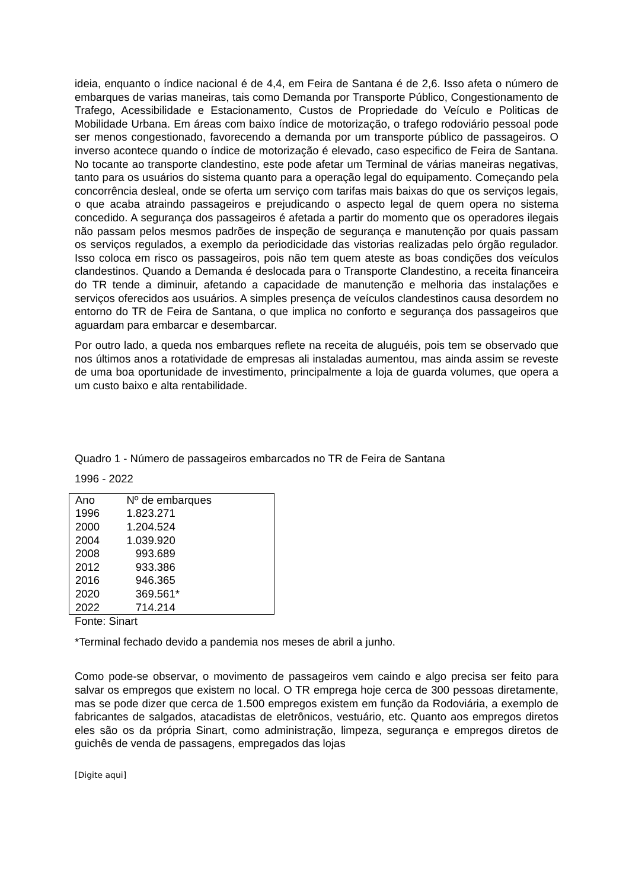ideia, enquanto o índice nacional é de 4,4, em Feira de Santana é de 2,6. Isso afeta o número de embarques de varias maneiras, tais como Demanda por Transporte Público, Congestionamento de Trafego, Acessibilidade e Estacionamento, Custos de Propriedade do Veículo e Politicas de Mobilidade Urbana. Em áreas com baixo índice de motorização, o trafego rodoviário pessoal pode ser menos congestionado, favorecendo a demanda por um transporte público de passageiros. O inverso acontece quando o índice de motorização é elevado, caso especifico de Feira de Santana. No tocante ao transporte clandestino, este pode afetar um Terminal de várias maneiras negativas, tanto para os usuários do sistema quanto para a operação legal do equipamento. Começando pela concorrência desleal, onde se oferta um serviço com tarifas mais baixas do que os serviços legais, o que acaba atraindo passageiros e prejudicando o aspecto legal de quem opera no sistema concedido. A segurança dos passageiros é afetada a partir do momento que os operadores ilegais não passam pelos mesmos padrões de inspeção de segurança e manutenção por quais passam os serviços regulados, a exemplo da periodicidade das vistorias realizadas pelo órgão regulador. Isso coloca em risco os passageiros, pois não tem quem ateste as boas condições dos veículos clandestinos. Quando a Demanda é deslocada para o Transporte Clandestino, a receita financeira do TR tende a diminuir, afetando a capacidade de manutenção e melhoria das instalações e serviços oferecidos aos usuários. A simples presença de veículos clandestinos causa desordem no entorno do TR de Feira de Santana, o que implica no conforto e segurança dos passageiros que aguardam para embarcar e desembarcar.
Por outro lado, a queda nos embarques reflete na receita de aluguéis, pois tem se observado que nos últimos anos a rotatividade de empresas ali instaladas aumentou, mas ainda assim se reveste de uma boa oportunidade de investimento, principalmente a loja de guarda volumes, que opera a um custo baixo e alta rentabilidade.
Quadro 1 - Número de passageiros embarcados no TR de Feira de Santana
1996 - 2022
| Ano | Nº de embarques |
| --- | --- |
| 1996 | 1.823.271 |
| 2000 | 1.204.524 |
| 2004 | 1.039.920 |
| 2008 | 993.689 |
| 2012 | 933.386 |
| 2016 | 946.365 |
| 2020 | 369.561* |
| 2022 | 714.214 |
Fonte: Sinart
*Terminal fechado devido a pandemia nos meses de abril a junho.
Como pode-se observar, o movimento de passageiros vem caindo e algo precisa ser feito para salvar os empregos que existem no local. O TR emprega hoje cerca de 300 pessoas diretamente, mas se pode dizer que cerca de 1.500 empregos existem em função da Rodoviária, a exemplo de fabricantes de salgados, atacadistas de eletrônicos, vestuário, etc. Quanto aos empregos diretos eles são os da própria Sinart, como administração, limpeza, segurança e empregos diretos de guichês de venda de passagens, empregados das lojas
[Digite aqui]